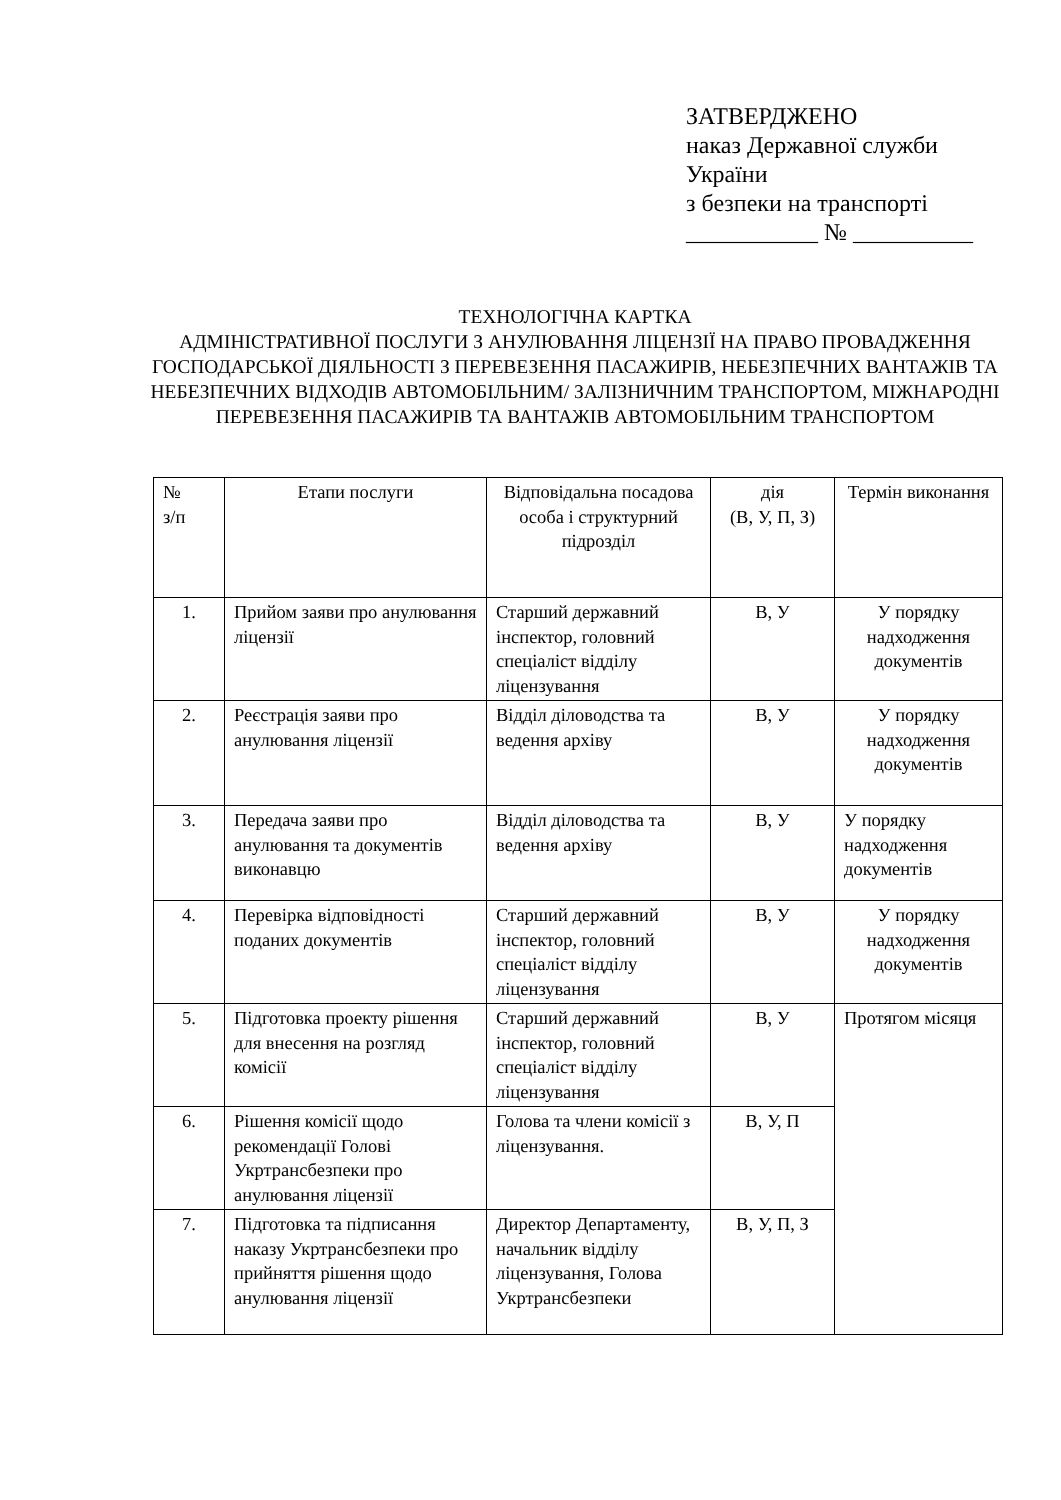ЗАТВЕРДЖЕНО
наказ Державної служби
України
з безпеки на транспорті
___________ № __________
ТЕХНОЛОГІЧНА КАРТКА
АДМІНІСТРАТИВНОЇ ПОСЛУГИ З АНУЛЮВАННЯ ЛІЦЕНЗІЇ НА ПРАВО ПРОВАДЖЕННЯ ГОСПОДАРСЬКОЇ ДІЯЛЬНОСТІ З ПЕРЕВЕЗЕННЯ ПАСАЖИРІВ, НЕБЕЗПЕЧНИХ ВАНТАЖІВ ТА НЕБЕЗПЕЧНИХ ВІДХОДІВ АВТОМОБІЛЬНИМ/ ЗАЛІЗНИЧНИМ ТРАНСПОРТОМ, МІЖНАРОДНІ ПЕРЕВЕЗЕННЯ ПАСАЖИРІВ ТА ВАНТАЖІВ АВТОМОБІЛЬНИМ ТРАНСПОРТОМ
| № з/п | Етапи послуги | Відповідальна посадова особа і структурний підрозділ | дія (В, У, П, З) | Термін виконання |
| 1. | Прийом заяви про анулювання ліцензії | Старший державний інспектор, головний спеціаліст відділу ліцензування | В, У | У порядку надходження документів |
| 2. | Реєстрація заяви про анулювання ліцензії | Відділ діловодства та ведення архіву | В, У | У порядку надходження документів |
| 3. | Передача заяви про анулювання та документів виконавцю | Відділ діловодства та ведення архіву | В, У | У порядку надходження документів |
| 4. | Перевірка відповідності поданих документів | Старший державний інспектор, головний спеціаліст відділу ліцензування | В, У | У порядку надходження документів |
| 5. | Підготовка проекту рішення для внесення на розгляд комісії | Старший державний інспектор, головний спеціаліст відділу ліцензування | В, У | Протягом місяця |
| 6. | Рішення комісії щодо рекомендації Голові Укртрансбезпеки про анулювання ліцензії | Голова та члени комісії з ліцензування. | В, У, П | |
| 7. | Підготовка та підписання наказу Укртрансбезпеки про прийняття рішення щодо анулювання ліцензії | Директор Департаменту, начальник відділу ліцензування, Голова Укртрансбезпеки | В, У, П, З | |